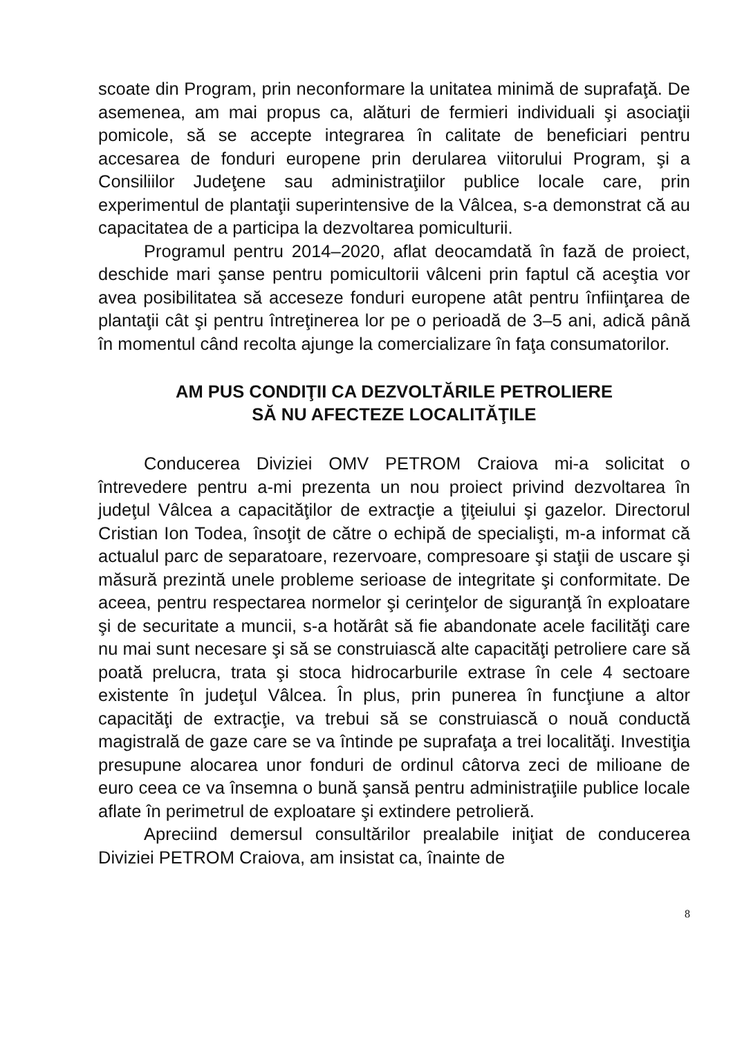scoate din Program, prin neconformare la unitatea minimă de suprafaţă. De asemenea, am mai propus ca, alături de fermieri individuali şi asociaţii pomicole, să se accepte integrarea în calitate de beneficiari pentru accesarea de fonduri europene prin derularea viitorului Program, şi a Consiliilor Judeţene sau administraţiilor publice locale care, prin experimentul de plantaţii superintensive de la Vâlcea, s-a demonstrat că au capacitatea de a participa la dezvoltarea pomiculturii.
Programul pentru 2014–2020, aflat deocamdată în fază de proiect, deschide mari şanse pentru pomicultorii vâlceni prin faptul că aceştia vor avea posibilitatea să acceseze fonduri europene atât pentru înfiinţarea de plantaţii cât şi pentru întreţinerea lor pe o perioadă de 3–5 ani, adică până în momentul când recolta ajunge la comercializare în faţa consumatorilor.
AM PUS CONDIŢII CA DEZVOLTĂRILE PETROLIERE
SĂ NU AFECTEZE LOCALITĂŢILE
Conducerea Diviziei OMV PETROM Craiova mi-a solicitat o întrevedere pentru a-mi prezenta un nou proiect privind dezvoltarea în judeţul Vâlcea a capacităţilor de extracţie a ţiţeiului şi gazelor. Directorul Cristian Ion Todea, însoţit de către o echipă de specialişti, m-a informat că actualul parc de separatoare, rezervoare, compresoare şi staţii de uscare şi măsură prezintă unele probleme serioase de integritate şi conformitate. De aceea, pentru respectarea normelor şi cerinţelor de siguranţă în exploatare şi de securitate a muncii, s-a hotărât să fie abandonate acele facilităţi care nu mai sunt necesare şi să se construiască alte capacităţi petroliere care să poată prelucra, trata şi stoca hidrocarburile extrase în cele 4 sectoare existente în judeţul Vâlcea. În plus, prin punerea în funcţiune a altor capacităţi de extracţie, va trebui să se construiască o nouă conductă magistrală de gaze care se va întinde pe suprafaţa a trei localităţi. Investiţia presupune alocarea unor fonduri de ordinul câtorva zeci de milioane de euro ceea ce va însemna o bună şansă pentru administraţiile publice locale aflate în perimetrul de exploatare şi extindere petrolieră.
Apreciind demersul consultărilor prealabile iniţiat de conducerea Diviziei PETROM Craiova, am insistat ca, înainte de
8